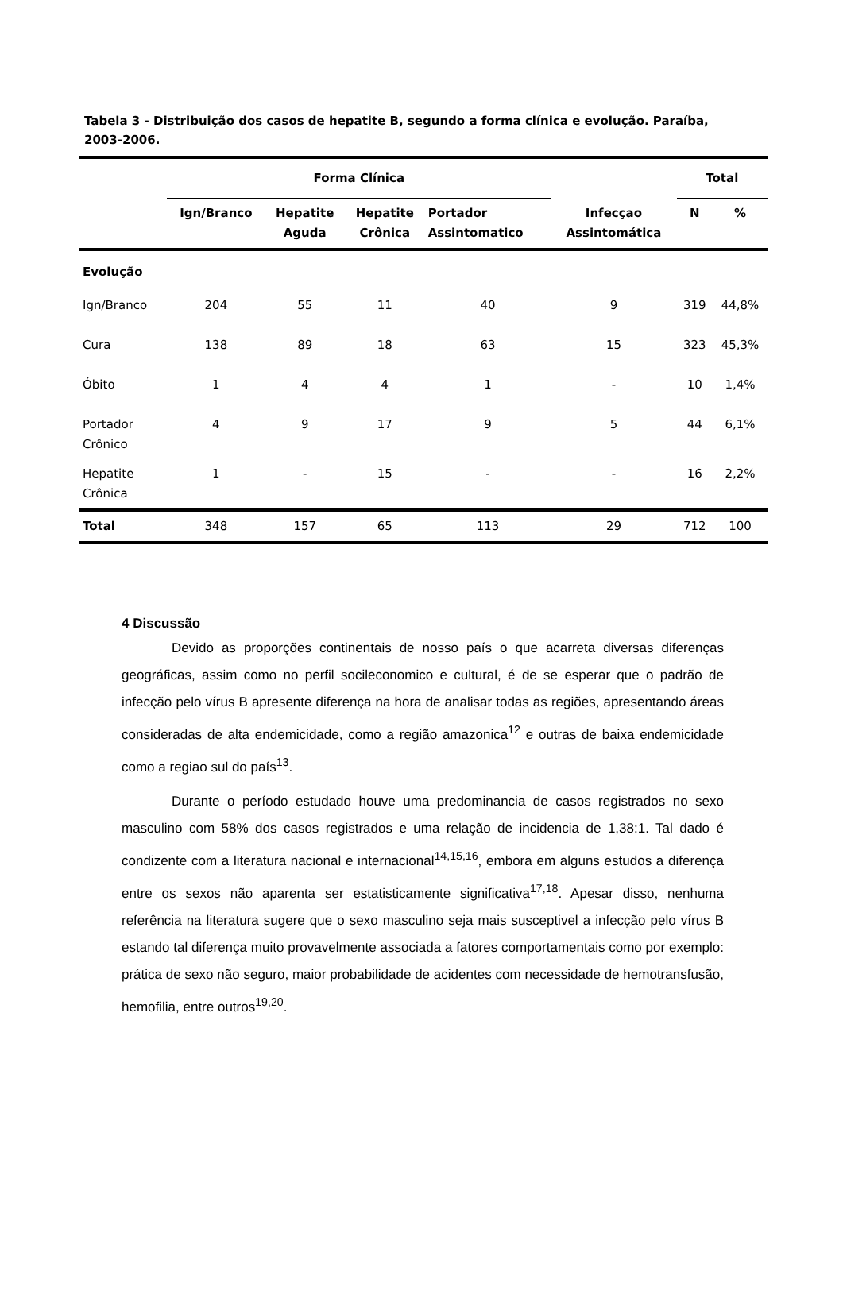Tabela 3 - Distribuição dos casos de hepatite B, segundo a forma clínica e evolução. Paraíba, 2003-2006.
| | Forma Clínica | | | | | Total | |
| --- | --- | --- | --- | --- | --- | --- | --- |
| | Ign/Branco | Hepatite Aguda | Hepatite Crônica | Portador Assintomatico | Infecçao Assintomática | N | % |
| Evolução | | | | | | | |
| Ign/Branco | 204 | 55 | 11 | 40 | 9 | 319 | 44,8% |
| Cura | 138 | 89 | 18 | 63 | 15 | 323 | 45,3% |
| Óbito | 1 | 4 | 4 | 1 | - | 10 | 1,4% |
| Portador Crônico | 4 | 9 | 17 | 9 | 5 | 44 | 6,1% |
| Hepatite Crônica | 1 | - | 15 | - | - | 16 | 2,2% |
| Total | 348 | 157 | 65 | 113 | 29 | 712 | 100 |
4 Discussão
Devido as proporções continentais de nosso país o que acarreta diversas diferenças geográficas, assim como no perfil socileconomico e cultural, é de se esperar que o padrão de infecção pelo vírus B apresente diferença na hora de analisar todas as regiões, apresentando áreas consideradas de alta endemicidade, como a região amazonica<sup>12</sup> e outras de baixa endemicidade como a regiao sul do país<sup>13</sup>.
Durante o período estudado houve uma predominancia de casos registrados no sexo masculino com 58% dos casos registrados e uma relação de incidencia de 1,38:1. Tal dado é condizente com a literatura nacional e internacional<sup>14,15,16</sup>, embora em alguns estudos a diferença entre os sexos não aparenta ser estatisticamente significativa<sup>17,18</sup>. Apesar disso, nenhuma referência na literatura sugere que o sexo masculino seja mais susceptivel a infecção pelo vírus B estando tal diferença muito provavelmente associada a fatores comportamentais como por exemplo: prática de sexo não seguro, maior probabilidade de acidentes com necessidade de hemotransfusão, hemofilia, entre outros<sup>19,20</sup>.